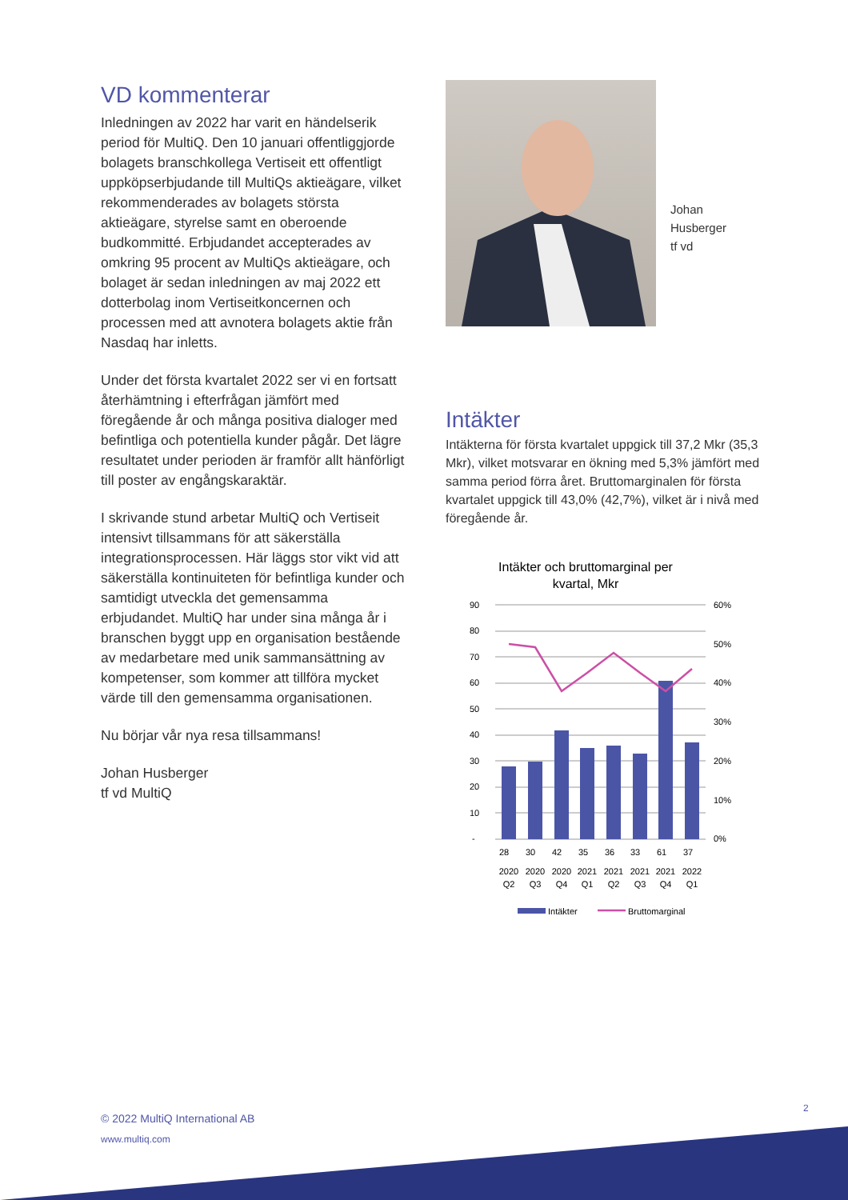VD kommenterar
Inledningen av 2022 har varit en händelserik period för MultiQ. Den 10 januari offentliggjorde bolagets branschkollega Vertiseit ett offentligt uppköpserbjudande till MultiQs aktieägare, vilket rekommenderades av bolagets största aktieägare, styrelse samt en oberoende budkommitté. Erbjudandet accepterades av omkring 95 procent av MultiQs aktieägare, och bolaget är sedan inledningen av maj 2022 ett dotterbolag inom Vertiseitkoncernen och processen med att avnotera bolagets aktie från Nasdaq har inletts.
Under det första kvartalet 2022 ser vi en fortsatt återhämtning i efterfrågan jämfört med föregående år och många positiva dialoger med befintliga och potentiella kunder pågår. Det lägre resultatet under perioden är framför allt hänförligt till poster av engångskaraktär.
I skrivande stund arbetar MultiQ och Vertiseit intensivt tillsammans för att säkerställa integrationsprocessen. Här läggs stor vikt vid att säkerställa kontinuiteten för befintliga kunder och samtidigt utveckla det gemensamma erbjudandet. MultiQ har under sina många år i branschen byggt upp en organisation bestående av medarbetare med unik sammansättning av kompetenser, som kommer att tillföra mycket värde till den gemensamma organisationen.
Nu börjar vår nya resa tillsammans!
Johan Husberger
tf vd MultiQ
Johan
Husberger
tf vd
Intäkter
Intäkterna för första kvartalet uppgick till 37,2 Mkr (35,3 Mkr), vilket motsvarar en ökning med 5,3% jämfört med samma period förra året. Bruttomarginalen för första kvartalet uppgick till 43,0% (42,7%), vilket är i nivå med föregående år.
Intäkter och bruttomarginal per
kvartal, Mkr
90
80
70
60
50
40
30
20
10
-
60%
50%
40%
30%
20%
10%
0%
28
30
42
35
36
33
61
37
2020
Q2
2020
Q3
2020
Q4
2021
Q1
2021
Q2
2021
Q3
2021
Q4
2022
Q1
Intäkter
Bruttomarginal
2
© 2022 MultiQ International AB
www.multiq.com